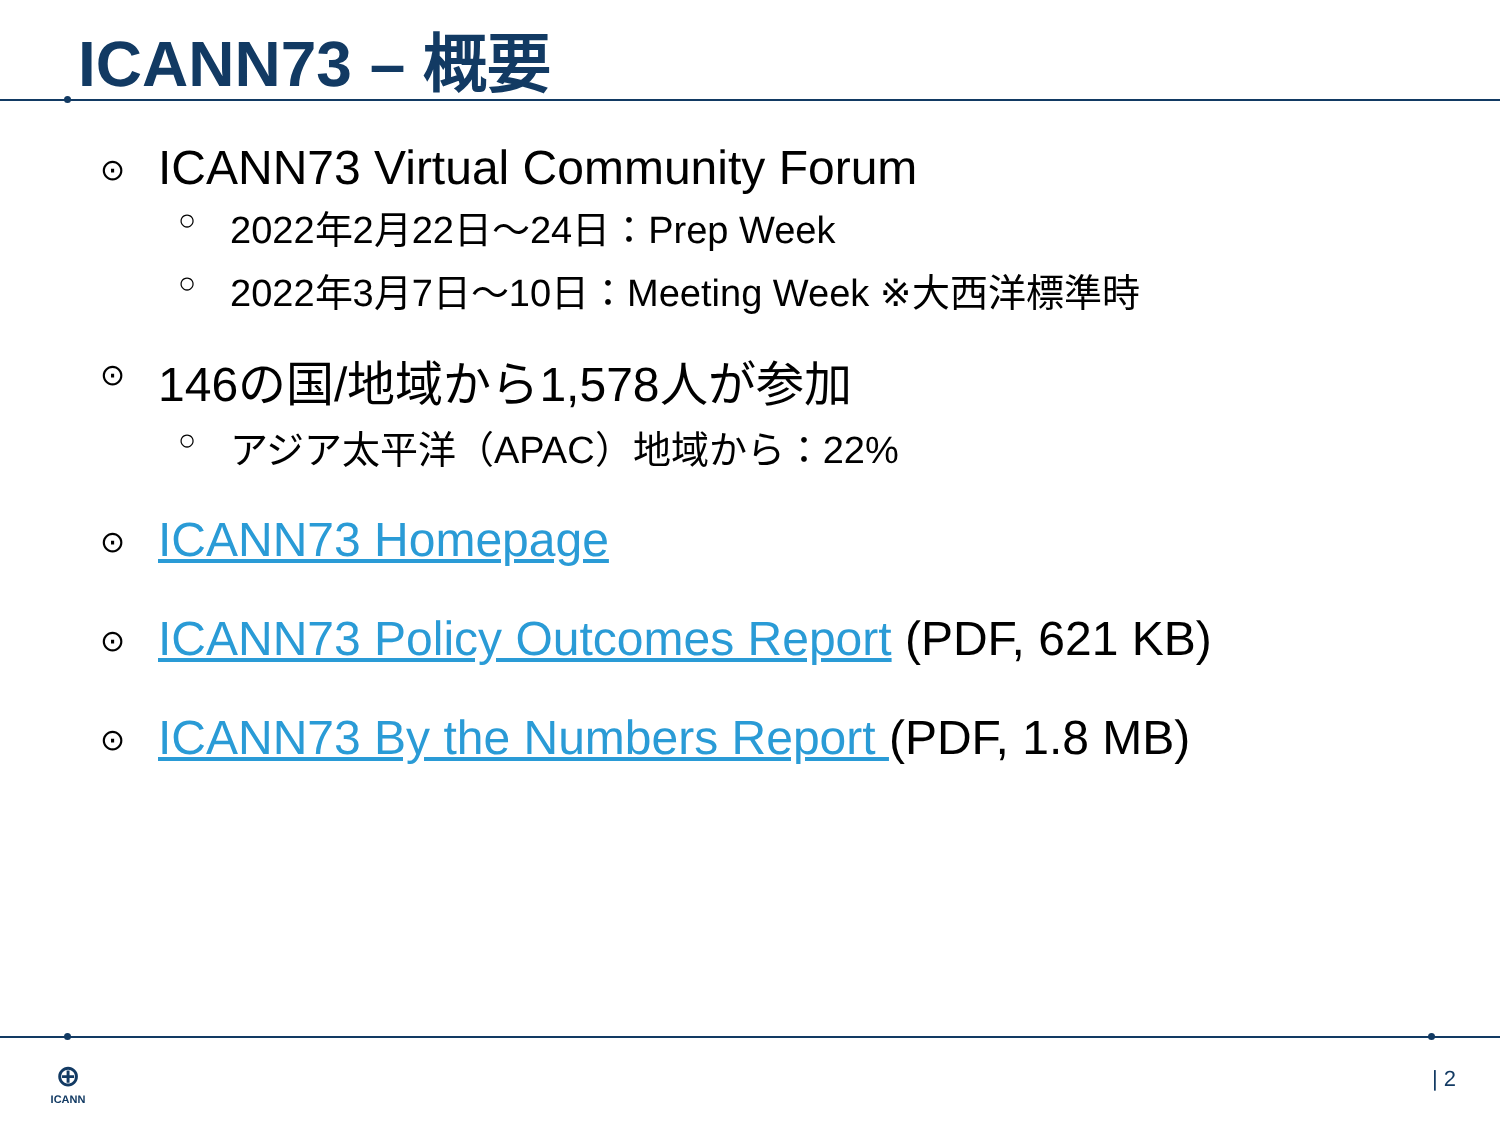ICANN73 – 概要
⊙ ICANN73 Virtual Community Forum
○ 2022年2月22日～24日：Prep Week
○ 2022年3月7日～10日：Meeting Week ※大西洋標準時
⊙ 146の国/地域から1,578人が参加
○ アジア太平洋（APAC）地域から：22%
⊙ ICANN73 Homepage
⊙ ICANN73 Policy Outcomes Report (PDF, 621 KB)
⊙ ICANN73 By the Numbers Report (PDF, 1.8 MB)
⊕
ICANN
| 2